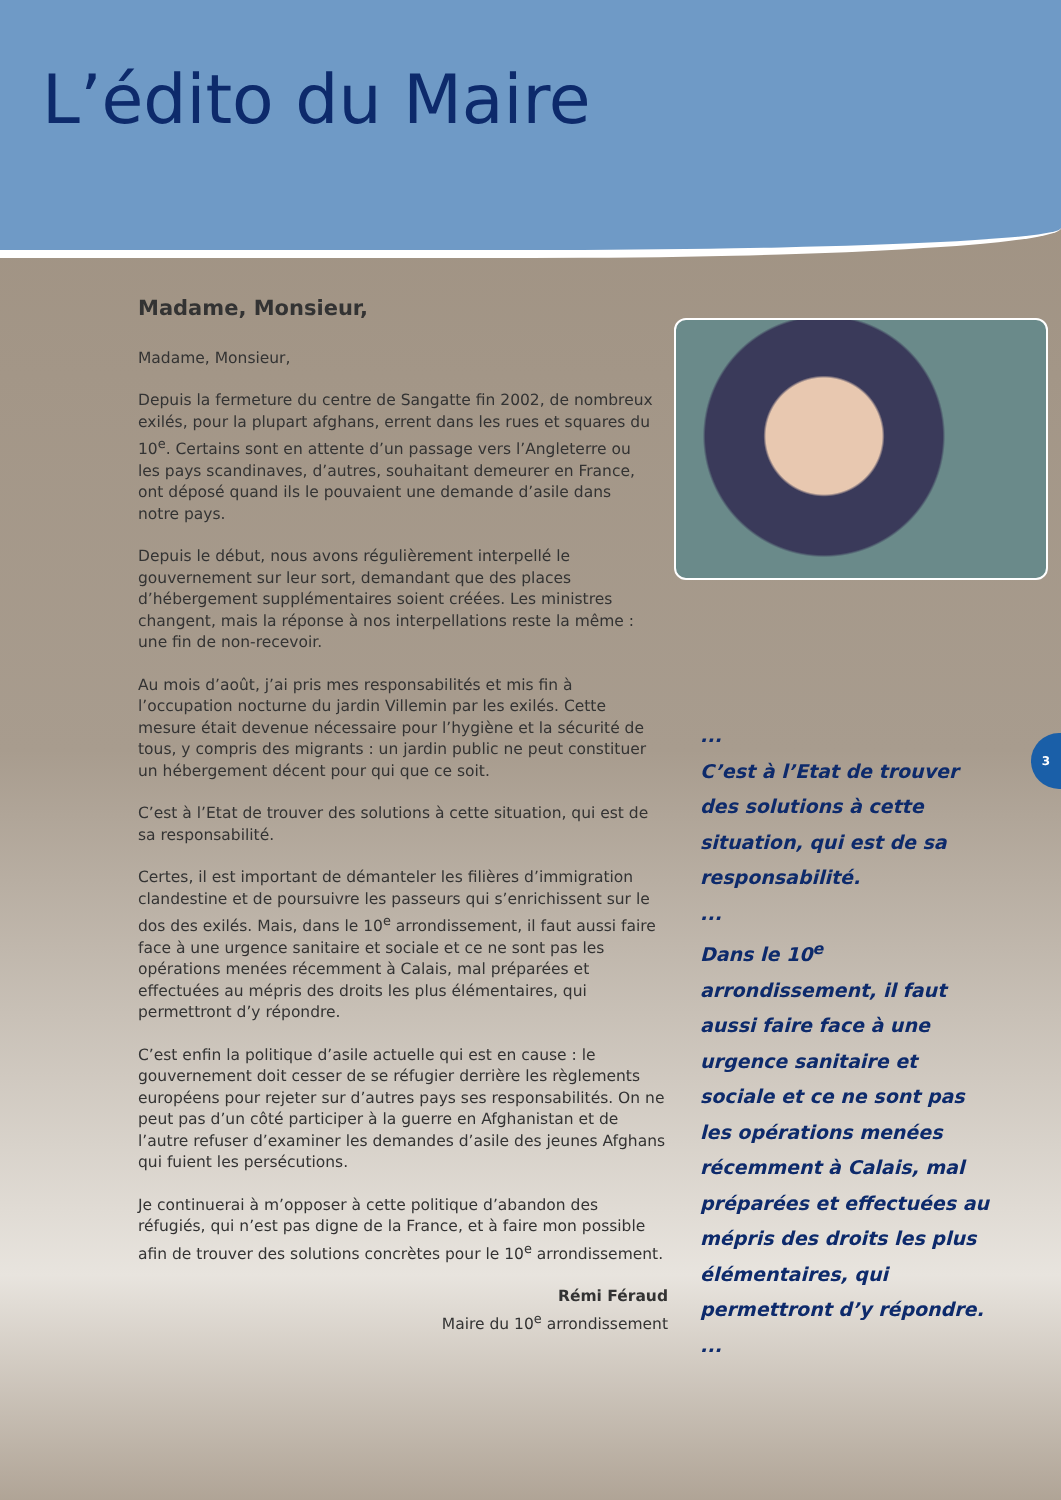L’édito du Maire
Madame, Monsieur,
Madame, Monsieur,
Depuis la fermeture du centre de Sangatte fin 2002, de nombreux exilés, pour la plupart afghans, errent dans les rues et squares du 10<sup>e</sup>. Certains sont en attente d’un passage vers l’Angleterre ou les pays scandinaves, d’autres, souhaitant demeurer en France, ont déposé quand ils le pouvaient une demande d’asile dans notre pays.
Depuis le début, nous avons régulièrement interpellé le gouvernement sur leur sort, demandant que des places d’hébergement supplémentaires soient créées. Les ministres changent, mais la réponse à nos interpellations reste la même : une fin de non-recevoir.
Au mois d’août, j’ai pris mes responsabilités et mis fin à l’occupation nocturne du jardin Villemin par les exilés. Cette mesure était devenue nécessaire pour l’hygiène et la sécurité de tous, y compris des migrants : un jardin public ne peut constituer un hébergement décent pour qui que ce soit.
C’est à l’Etat de trouver des solutions à cette situation, qui est de sa responsabilité.
Certes, il est important de démanteler les filières d’immigration clandestine et de poursuivre les passeurs qui s’enrichissent sur le dos des exilés. Mais, dans le 10<sup>e</sup> arrondissement, il faut aussi faire face à une urgence sanitaire et sociale et ce ne sont pas les opérations menées récemment à Calais, mal préparées et effectuées au mépris des droits les plus élémentaires, qui permettront d’y répondre.
C’est enfin la politique d’asile actuelle qui est en cause : le gouvernement doit cesser de se réfugier derrière les règlements européens pour rejeter sur d’autres pays ses responsabilités. On ne peut pas d’un côté participer à la guerre en Afghanistan et de l’autre refuser d’examiner les demandes d’asile des jeunes Afghans qui fuient les persécutions.
Je continuerai à m’opposer à cette politique d’abandon des réfugiés, qui n’est pas digne de la France, et à faire mon possible afin de trouver des solutions concrètes pour le 10<sup>e</sup> arrondissement.
Rémi Féraud
Maire du 10<sup>e</sup> arrondissement
...
C’est à l’Etat de trouver des solutions à cette situation, qui est de sa responsabilité.
...
Dans le 10<sup>e</sup> arrondissement, il faut aussi faire face à une urgence sanitaire et sociale et ce ne sont pas les opérations menées récemment à Calais, mal préparées et effectuées au mépris des droits les plus élémentaires, qui permettront d’y répondre.
...
3